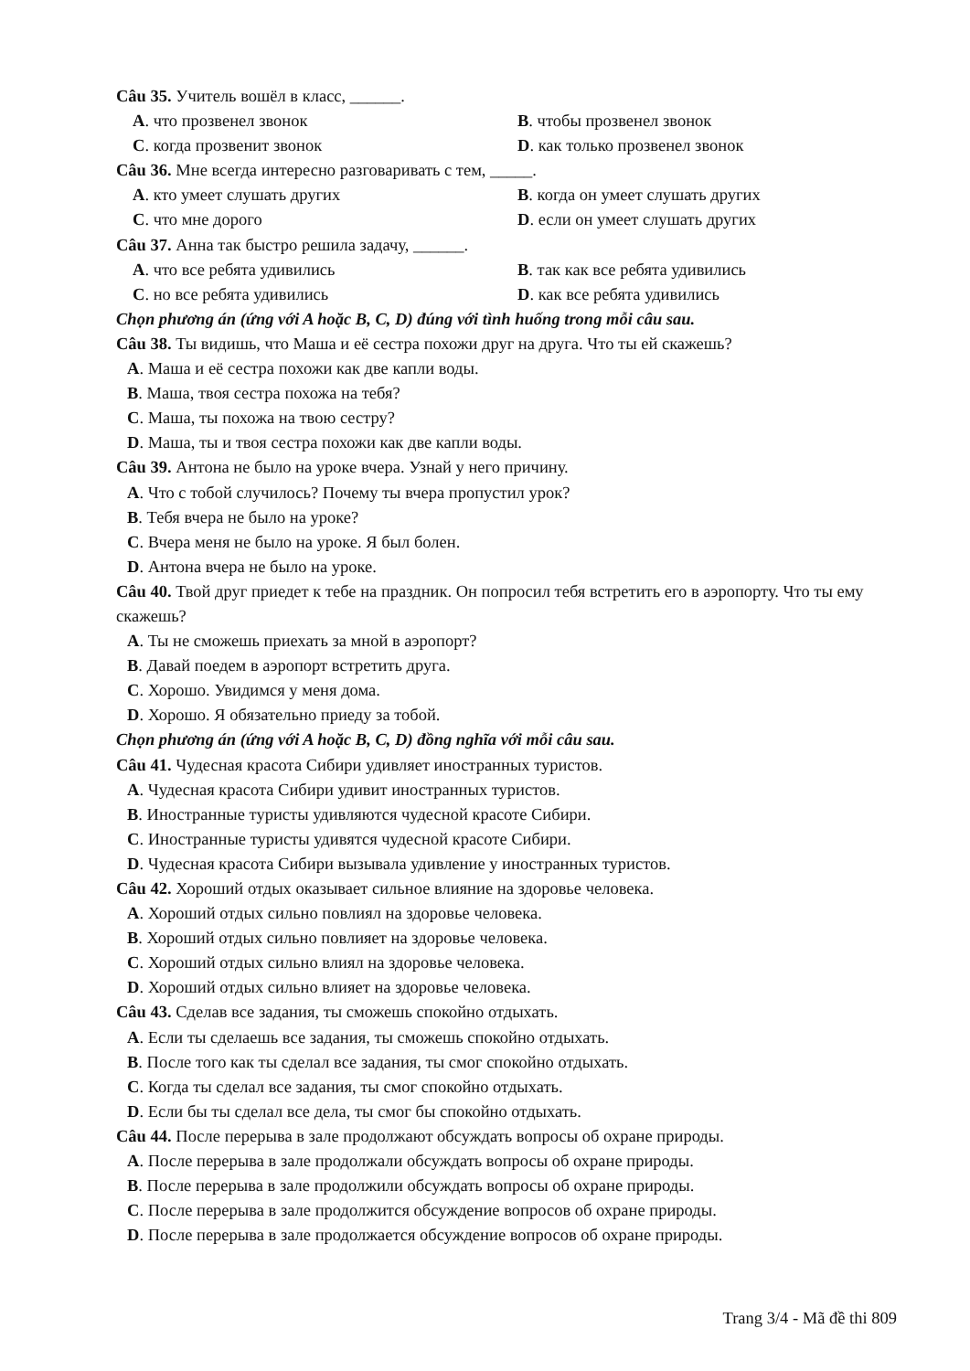Câu 35. Учитель вошёл в класс, ______.
A. что прозвенел звонок B. чтобы прозвенел звонок
C. когда прозвенит звонок D. как только прозвенел звонок
Câu 36. Мне всегда интересно разговаривать с тем, _____.
A. кто умеет слушать других B. когда он умеет слушать других
C. что мне дорого D. если он умеет слушать других
Câu 37. Анна так быстро решила задачу, ______.
A. что все ребята удивились B. так как все ребята удивились
C. но все ребята удивились D. как все ребята удивились
Chọn phương án (ứng với A hoặc B, C, D) đúng với tình huống trong mỗi câu sau.
Câu 38. Ты видишь, что Маша и её сестра похожи друг на друга. Что ты ей скажешь?
A. Маша и её сестра похожи как две капли воды.
B. Маша, твоя сестра похожа на тебя?
C. Маша, ты похожа на твою сестру?
D. Маша, ты и твоя сестра похожи как две капли воды.
Câu 39. Антона не было на уроке вчера. Узнай у него причину.
A. Что с тобой случилось? Почему ты вчера пропустил урок?
B. Тебя вчера не было на уроке?
C. Вчера меня не было на уроке. Я был болен.
D. Антона вчера не было на уроке.
Câu 40. Твой друг приедет к тебе на праздник. Он попросил тебя встретить его в аэропорту. Что ты ему скажешь?
A. Ты не сможешь приехать за мной в аэропорт?
B. Давай поедем в аэропорт встретить друга.
C. Хорошо. Увидимся у меня дома.
D. Хорошо. Я обязательно приеду за тобой.
Chọn phương án (ứng với A hoặc B, C, D) đồng nghĩa với mỗi câu sau.
Câu 41. Чудесная красота Сибири удивляет иностранных туристов.
A. Чудесная красота Сибири удивит иностранных туристов.
B. Иностранные туристы удивляются чудесной красоте Сибири.
C. Иностранные туристы удивятся чудесной красоте Сибири.
D. Чудесная красота Сибири вызывала удивление у иностранных туристов.
Câu 42. Хороший отдых оказывает сильное влияние на здоровье человека.
A. Хороший отдых сильно повлиял на здоровье человека.
B. Хороший отдых сильно повлияет на здоровье человека.
C. Хороший отдых сильно влиял на здоровье человека.
D. Хороший отдых сильно влияет на здоровье человека.
Câu 43. Сделав все задания, ты сможешь спокойно отдыхать.
A. Если ты сделаешь все задания, ты сможешь спокойно отдыхать.
B. После того как ты сделал все задания, ты смог спокойно отдыхать.
C. Когда ты сделал все задания, ты смог спокойно отдыхать.
D. Если бы ты сделал все дела, ты смог бы спокойно отдыхать.
Câu 44. После перерыва в зале продолжают обсуждать вопросы об охране природы.
A. После перерыва в зале продолжали обсуждать вопросы об охране природы.
B. После перерыва в зале продолжили обсуждать вопросы об охране природы.
C. После перерыва в зале продолжится обсуждение вопросов об охране природы.
D. После перерыва в зале продолжается обсуждение вопросов об охране природы.
Trang 3/4 - Mã đề thi 809